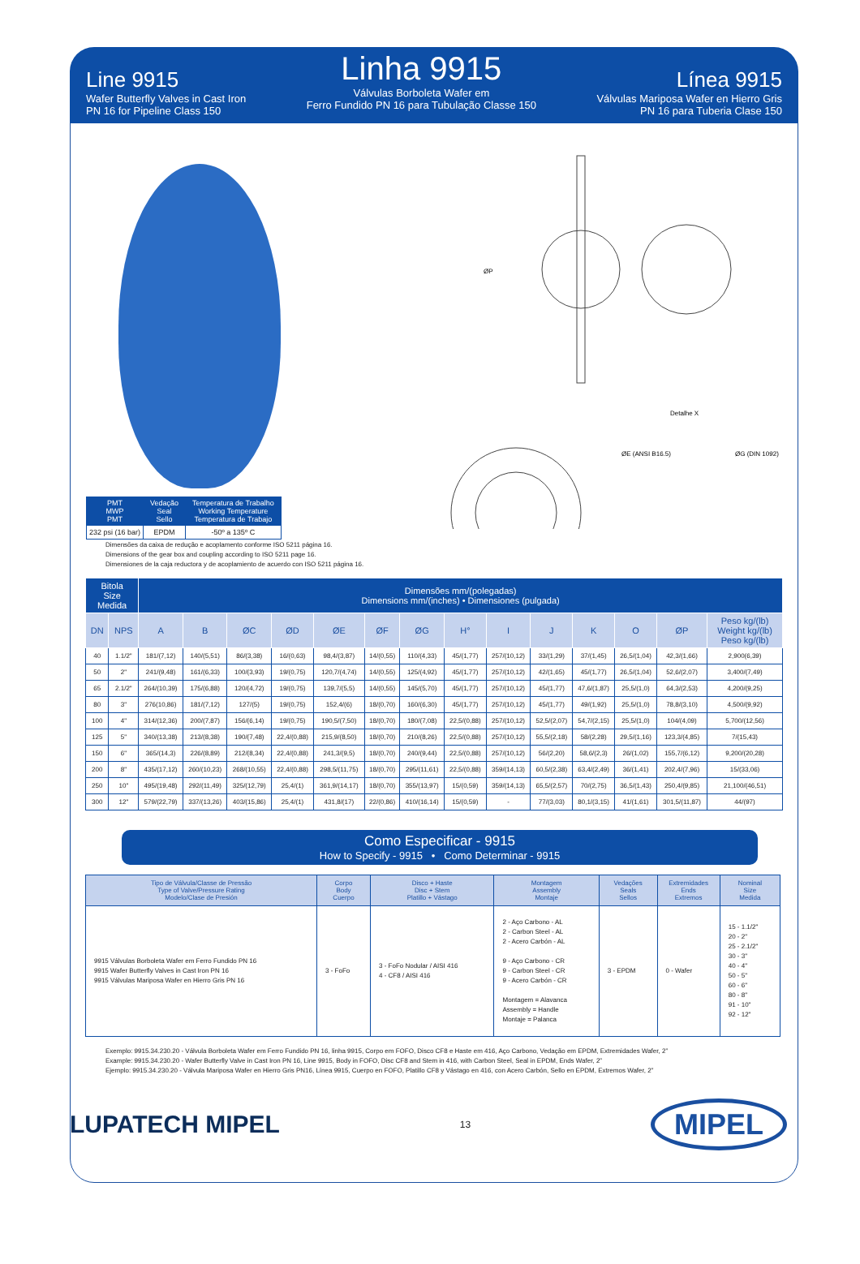Line 9915
Wafer Butterfly Valves in Cast Iron
PN 16 for Pipeline Class 150
Linha 9915
Válvulas Borboleta Wafer em
Ferro Fundido PN 16 para Tubulação Classe 150
Línea 9915
Válvulas Mariposa Wafer en Hierro Gris
PN 16 para Tuberia Clase 150
| PMT MWP PMT | Vedação Seal Sello | Temperatura de Trabalho Working Temperature Temperatura de Trabajo |
| --- | --- | --- |
| 232 psi (16 bar) | EPDM | -50º a 135º C |
Detalhe X
ØE (ANSI B16.5)
ØG (DIN 1092)
ØP
Dimensões da caixa de redução e acoplamento conforme ISO 5211 página 16.
Dimensions of the gear box and coupling according to ISO 5211 page 16.
Dimensiones de la caja reductora y de acoplamiento de acuerdo con ISO 5211 página 16.
| Bitola Size Medida | | Dimensões mm/(polegadas) Dimensions mm/(inches) • Dimensiones (pulgada) | | | | | | | | | | | | | |
| --- | --- | --- | --- | --- | --- | --- | --- | --- | --- | --- | --- | --- | --- | --- | --- |
| DN | NPS | A | B | ØC | ØD | ØE | ØF | ØG | H° | I | J | K | O | ØP | Peso kg/(lb) Weight kg/(lb) Peso kg/(lb) |
| 40 | 1.1/2" | 181/(7,12) | 140/(5,51) | 86/(3,38) | 16/(0,63) | 98,4/(3,87) | 14/(0,55) | 110/(4,33) | 45/(1,77) | 257/(10,12) | 33/(1,29) | 37/(1,45) | 26,5/(1,04) | 42,3/(1,66) | 2,900(6,39) |
| 50 | 2" | 241/(9,48) | 161/(6,33) | 100/(3,93) | 19/(0,75) | 120,7/(4,74) | 14/(0,55) | 125/(4,92) | 45/(1,77) | 257/(10,12) | 42/(1,65) | 45/(1,77) | 26,5/(1,04) | 52,6/(2,07) | 3,400/(7,49) |
| 65 | 2.1/2" | 264/(10,39) | 175/(6,88) | 120/(4,72) | 19/(0,75) | 139,7/(5,5) | 14/(0,55) | 145/(5,70) | 45/(1,77) | 257/(10,12) | 45/(1,77) | 47,6/(1,87) | 25,5/(1,0) | 64,3/(2,53) | 4,200/(9,25) |
| 80 | 3" | 276(10,86) | 181/(7,12) | 127/(5) | 19/(0,75) | 152,4/(6) | 18/(0,70) | 160/(6,30) | 45/(1,77) | 257/(10,12) | 45/(1,77) | 49/(1,92) | 25,5/(1,0) | 78,8/(3,10) | 4,500/(9,92) |
| 100 | 4" | 314/(12,36) | 200/(7,87) | 156/(6,14) | 19/(0,75) | 190,5/(7,50) | 18/(0,70) | 180/(7,08) | 22,5/(0,88) | 257/(10,12) | 52,5/(2,07) | 54,7/(2,15) | 25,5/(1,0) | 104/(4,09) | 5,700/(12,56) |
| 125 | 5" | 340/(13,38) | 213/(8,38) | 190/(7,48) | 22,4/(0,88) | 215,9/(8,50) | 18/(0,70) | 210/(8,26) | 22,5/(0,88) | 257/(10,12) | 55,5/(2,18) | 58/(2,28) | 29,5/(1,16) | 123,3/(4,85) | 7/(15,43) |
| 150 | 6" | 365/(14,3) | 226/(8,89) | 212/(8,34) | 22,4/(0,88) | 241,3/(9,5) | 18/(0,70) | 240/(9,44) | 22,5/(0,88) | 257/(10,12) | 56/(2,20) | 58,6/(2,3) | 26/(1,02) | 155,7/(6,12) | 9,200/(20,28) |
| 200 | 8" | 435/(17,12) | 260/(10,23) | 268/(10,55) | 22,4/(0,88) | 298,5/(11,75) | 18/(0,70) | 295/(11,61) | 22,5/(0,88) | 359/(14,13) | 60,5/(2,38) | 63,4/(2,49) | 36/(1,41) | 202,4/(7,96) | 15/(33,06) |
| 250 | 10" | 495/(19,48) | 292/(11,49) | 325/(12,79) | 25,4/(1) | 361,9/(14,17) | 18/(0,70) | 355/(13,97) | 15/(0,59) | 359/(14,13) | 65,5/(2,57) | 70/(2,75) | 36,5/(1,43) | 250,4/(9,85) | 21,100/(46,51) |
| 300 | 12" | 579/(22,79) | 337/(13,26) | 403/(15,86) | 25,4/(1) | 431,8/(17) | 22/(0,86) | 410/(16,14) | 15/(0,59) | - | 77/(3,03) | 80,1/(3,15) | 41/(1,61) | 301,5/(11,87) | 44/(97) |
Como Especificar - 9915
How to Specify - 9915 • Como Determinar - 9915
| Tipo de Válvula/Classe de Pressão Type of Valve/Pressure Rating Modelo/Clase de Presión | Corpo Body Cuerpo | Disco + Haste Disc + Stem Platillo + Vástago | Montagem Assembly Montaje | Vedações Seals Sellos | Extremidades Ends Extremos | Nominal Size Medida |
| --- | --- | --- | --- | --- | --- | --- |
| 9915 Válvulas Borboleta Wafer em Ferro Fundido PN 16 9915 Wafer Butterfly Valves in Cast Iron PN 16 9915 Válvulas Mariposa Wafer en Hierro Gris PN 16 | 3 - FoFo | 3 - FoFo Nodular / AISI 416 4 - CF8 / AISI 416 | 2 - Aço Carbono - AL 2 - Carbon Steel - AL 2 - Acero Carbón - AL 9 - Aço Carbono - CR 9 - Carbon Steel - CR 9 - Acero Carbón - CR Montagem = Alavanca Assembly = Handle Montaje = Palanca | 3 - EPDM | 0 - Wafer | 15 - 1.1/2" 20 - 2" 25 - 2.1/2" 30 - 3" 40 - 4" 50 - 5" 60 - 6" 80 - 8" 91 - 10" 92 - 12" |
Exemplo: 9915.34.230.20 - Válvula Borboleta Wafer em Ferro Fundido PN 16, linha 9915, Corpo em FOFO, Disco CF8 e Haste em 416, Aço Carbono, Vedação em EPDM, Extremidades Wafer, 2”
Example: 9915.34.230.20 - Wafer Butterfly Valve in Cast Iron PN 16, Line 9915, Body in FOFO, Disc CF8 and Stem in 416, with Carbon Steel, Seal in EPDM, Ends Wafer, 2”
Ejemplo: 9915.34.230.20 - Válvula Mariposa Wafer en Hierro Gris PN16, Línea 9915, Cuerpo en FOFO, Platillo CF8 y Vástago en 416, con Acero Carbón, Sello en EPDM, Extremos Wafer, 2”
LUPATECH MIPEL
13
MIPEL